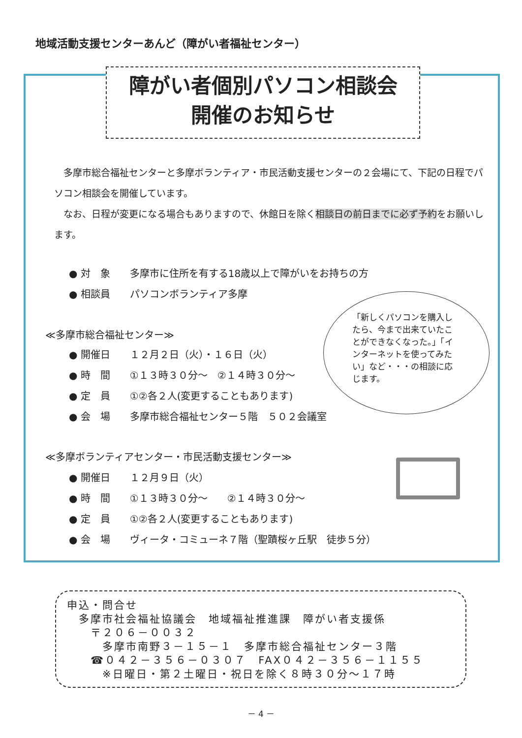地域活動支援センターあんど（障がい者福祉センター）
障がい者個別パソコン相談会
開催のお知らせ
　多摩市総合福祉センターと多摩ボランティア・市民活動支援センターの２会場にて、下記の日程でパソコン相談会を開催しています。
　なお、日程が変更になる場合もありますので、休館日を除く相談日の前日までに必ず予約をお願いします。
● 対　象　　多摩市に住所を有する18歳以上で障がいをお持ちの方
● 相談員　　パソコンボランティア多摩
≪多摩市総合福祉センター≫
● 開催日　　１２月２日（火）・１６日（火）
● 時　間　　①１３時３０分～　②１４時３０分～
● 定　員　　①②各２人(変更することもあります)
● 会　場　　多摩市総合福祉センター５階　５０２会議室
≪多摩ボランティアセンター・市民活動支援センター≫
● 開催日　　１２月９日（火）
● 時　間　　①１３時３０分～　　②１４時３０分～
● 定　員　　①②各２人(変更することもあります)
● 会　場　　ヴィータ・コミューネ７階（聖蹟桜ヶ丘駅　徒歩５分）
「新しくパソコンを購入したら、今まで出来ていたことができなくなった。」「インターネットを使ってみたい」など・・・の相談に応じます。
申込・問合せ
　多摩市社会福祉協議会　地域福祉推進課　障がい者支援係
　　〒２０６－００３２
　　　多摩市南野３－１５－１　多摩市総合福祉センター３階
　　☎０４２－３５６－０３０７　FAX０４２－３５６－１１５５
　　　※日曜日・第２土曜日・祝日を除く８時３０分～１７時
－ 4 －